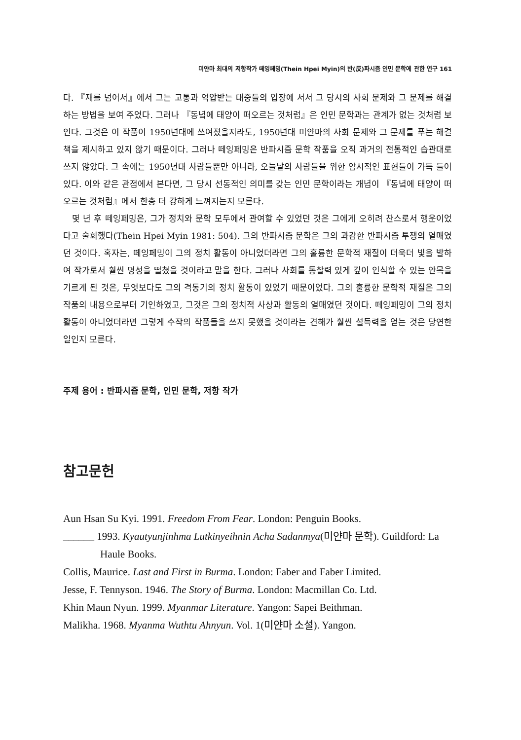미얀마 최대의 저항작가 떼잉페밍(Thein Hpei Myin)의 반(反)파시즘 인민 문학에 관한 연구 161
다. 『재를 넘어서』에서 그는 고통과 억압받는 대중들의 입장에 서서 그 당시의 사회 문제와 그 문제를 해결하는 방법을 보여 주었다. 그러나 『동녘에 태양이 떠오르는 것처럼』은 인민 문학과는 관계가 없는 것처럼 보인다. 그것은 이 작품이 1950년대에 쓰여졌을지라도, 1950년대 미얀마의 사회 문제와 그 문제를 푸는 해결책을 제시하고 있지 않기 때문이다. 그러나 떼잉페밍은 반파시즘 문학 작품을 오직 과거의 전통적인 습관대로 쓰지 않았다. 그 속에는 1950년대 사람들뿐만 아니라, 오늘날의 사람들을 위한 암시적인 표현들이 가득 들어 있다. 이와 같은 관점에서 본다면, 그 당시 선동적인 의미를 갖는 인민 문학이라는 개념이 『동녘에 태양이 떠오르는 것처럼』에서 한층 더 강하게 느껴지는지 모른다.
몇 년 후 떼잉페밍은, 그가 정치와 문학 모두에서 관여할 수 있었던 것은 그에게 오히려 찬스로서 행운이었다고 술회했다(Thein Hpei Myin 1981: 504). 그의 반파시즘 문학은 그의 과감한 반파시즘 투쟁의 열매였던 것이다. 혹자는, 떼잉페밍이 그의 정치 활동이 아니었더라면 그의 훌륭한 문학적 재질이 더욱더 빛을 발하여 작가로서 훨씬 명성을 떨쳤을 것이라고 말을 한다. 그러나 사회를 통찰력 있게 깊이 인식할 수 있는 안목을 기르게 된 것은, 무엇보다도 그의 격동기의 정치 활동이 있었기 때문이었다. 그의 훌륭한 문학적 재질은 그의 작품의 내용으로부터 기인하였고, 그것은 그의 정치적 사상과 활동의 열매였던 것이다. 떼잉페밍이 그의 정치 활동이 아니었더라면 그렇게 수작의 작품들을 쓰지 못했을 것이라는 견해가 훨씬 설득력을 얻는 것은 당연한 일인지 모른다.
주제 용어 : 반파시즘 문학, 인민 문학, 저항 작가
참고문헌
Aun Hsan Su Kyi. 1991. Freedom From Fear. London: Penguin Books.
______ 1993. Kyautyunjinhma Lutkinyeihnin Acha Sadanmya(미얀마 문학). Guildford: La Haule Books.
Collis, Maurice. Last and First in Burma. London: Faber and Faber Limited.
Jesse, F. Tennyson. 1946. The Story of Burma. London: Macmillan Co. Ltd.
Khin Maun Nyun. 1999. Myanmar Literature. Yangon: Sapei Beithman.
Malikha. 1968. Myanma Wuthtu Ahnyun. Vol. 1(미얀마 소설). Yangon.